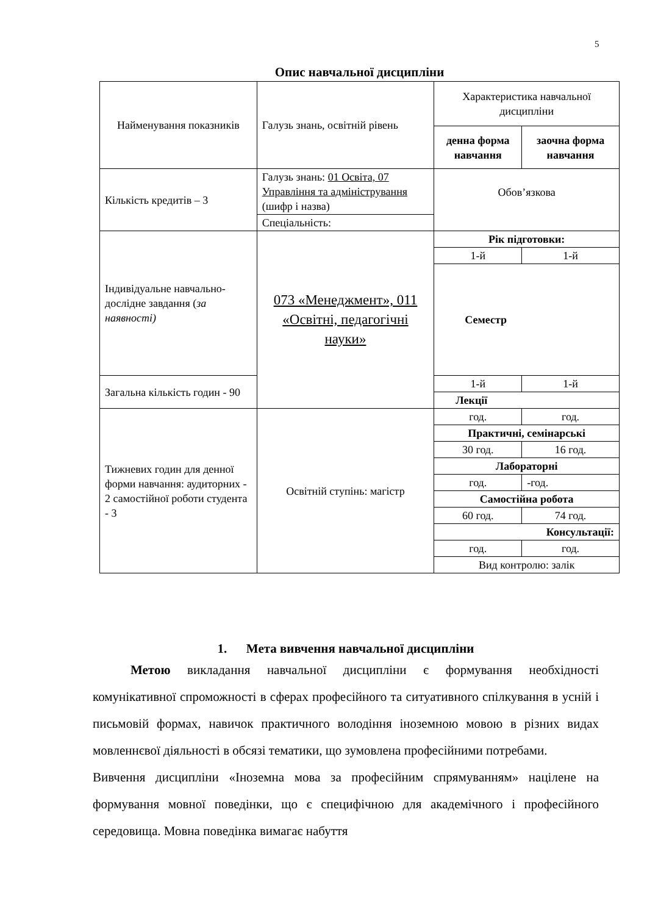5
Опис навчальної дисципліни
| Найменування показників | Галузь знань, освітній рівень | Характеристика навчальної дисципліни | |
| | | денна форма навчання | заочна форма навчання |
| Кількість кредитів – 3 | Галузь знань: 01 Освіта, 07 Управління та адміністрування (шифр і назва) | Обов’язкова | |
| | Спеціальність: | | |
| Індивідуальне навчально-дослідне завдання ( за наявності) | 073 «Менеджмент», 011 «Освітні, педагогічні науки» | Рік підготовки: | |
| | | 1-й | 1-й |
| | | Семестр | |
| Загальна кількість годин - 90 | | 1-й | 1-й |
| | | Лекції | |
| Тижневих годин для денної форми навчання: аудиторних - 2 самостійної роботи студента - 3 | Освітній ступінь: магістр | год. | год. |
| | | Практичні, семінарські | |
| | | 30 год. | 16 год. |
| | | Лабораторні | |
| | | год. | -год. |
| | | Самостійна робота | |
| | | 60 год. | 74 год. |
| | | Консультації: | |
| | | год. | год. |
| | | Вид контролю: залік | |
1. Мета вивчення навчальної дисципліни
Метою викладання навчальної дисципліни є формування необхідності комунікативної спроможності в сферах професійного та ситуативного спілкування в усній і письмовій формах, навичок практичного володіння іноземною мовою в різних видах мовленнєвої діяльності в обсязі тематики, що зумовлена професійними потребами.
Вивчення дисципліни «Іноземна мова за професійним спрямуванням» націлене на формування мовної поведінки, що є специфічною для академічного і професійного середовища. Мовна поведінка вимагає набуття